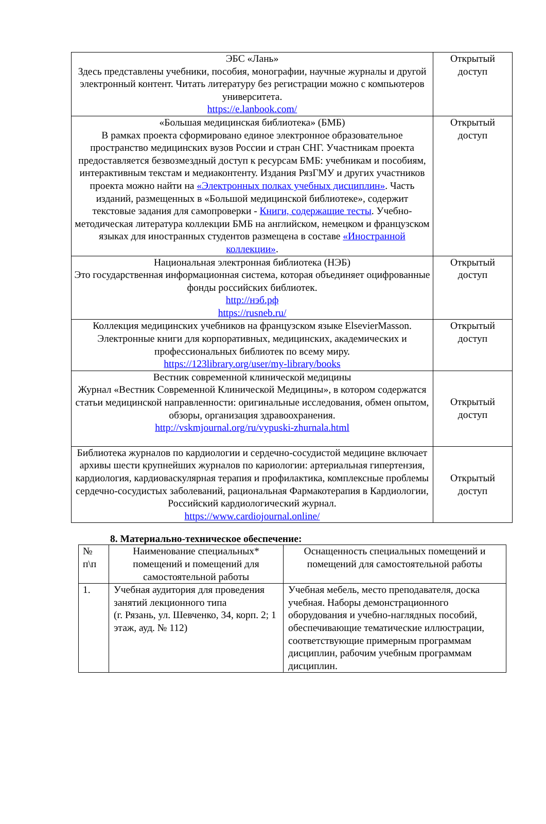| ЭБС «Лань» Здесь представлены учебники, пособия, монографии, научные журналы и другой электронный контент. Читать литературу без регистрации можно с компьютеров университета. https://e.lanbook.com/ | Открытый доступ |
| «Большая медицинская библиотека» (БМБ) В рамках проекта сформировано единое электронное образовательное пространство медицинских вузов России и стран СНГ. Участникам проекта предоставляется безвозмездный доступ к ресурсам БМБ: учебникам и пособиям, интерактивным текстам и медиаконтенту. Издания РязГМУ и других участников проекта можно найти на «Электронных полках учебных дисциплин» . Часть изданий, размещенных в «Большой медицинской библиотеке», содержит текстовые задания для самопроверки - Книги, содержащие тесты . Учебно-методическая литература коллекции БМБ на английском, немецком и французском языках для иностранных студентов размещена в составе «Иностранной коллекции» . | Открытый доступ |
| Национальная электронная библиотека (НЭБ) Это государственная информационная система, которая объединяет оцифрованные фонды российских библиотек. http://нэб.рф https://rusneb.ru/ | Открытый доступ |
| Коллекция медицинских учебников на французском языке ElsevierMasson. Электронные книги для корпоративных, медицинских, академических и профессиональных библиотек по всему миру. https://123library.org/user/my-library/books | Открытый доступ |
| Вестник современной клинической медицины Журнал «Вестник Современной Клинической Медицины», в котором содержатся статьи медицинской направленности: оригинальные исследования, обмен опытом, обзоры, организация здравоохранения. http://vskmjournal.org/ru/vypuski-zhurnala.html | Открытый доступ |
| Библиотека журналов по кардиологии и сердечно-сосудистой медицине включает архивы шести крупнейших журналов по кариологии: артериальная гипертензия, кардиология, кардиоваскулярная терапия и профилактика, комплексные проблемы сердечно-сосудистых заболеваний, рациональная Фармакотерапия в Кардиологии, Российский кардиологический журнал. https://www.cardiojournal.online/ | Открытый доступ |
8. Материально-техническое обеспечение:
| № п\п | Наименование специальных* помещений и помещений для самостоятельной работы | Оснащенность специальных помещений и помещений для самостоятельной работы |
| 1. | Учебная аудитория для проведения занятий лекционного типа (г. Рязань, ул. Шевченко, 34, корп. 2; 1 этаж, ауд. № 112) | Учебная мебель, место преподавателя, доска учебная. Наборы демонстрационного оборудования и учебно-наглядных пособий, обеспечивающие тематические иллюстрации, соответствующие примерным программам дисциплин, рабочим учебным программам дисциплин. |